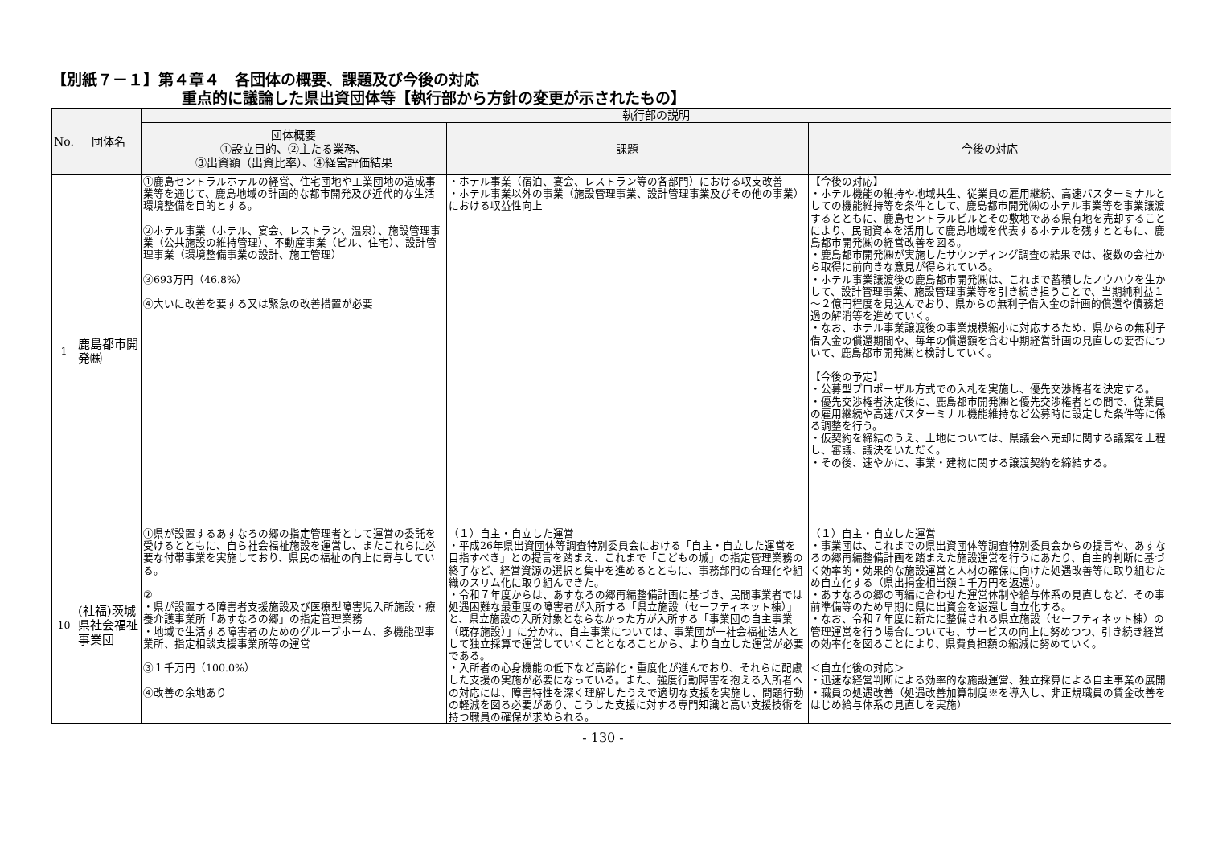【別紙７－１】第４章４　各団体の概要、課題及び今後の対応
重点的に議論した県出資団体等【執行部から方針の変更が示されたもの】
| No. | 団体名 | 執行部の説明 | | |
| --- | --- | --- | --- | --- |
| | | 団体概要 ①設立目的、②主たる業務、 ③出資額（出資比率）、④経営評価結果 | 課題 | 今後の対応 |
| 1 | 鹿島都市開発㈱ | ①鹿島セントラルホテルの経営、住宅団地や工業団地の造成事業等を通じて、鹿島地域の計画的な都市開発及び近代的な生活環境整備を目的とする。 ②ホテル事業（ホテル、宴会、レストラン、温泉）、施設管理事業（公共施設の維持管理）、不動産事業（ビル、住宅）、設計管理事業（環境整備事業の設計、施工管理） ③693万円（46.8%） ④大いに改善を要する又は緊急の改善措置が必要 | ・ホテル事業（宿泊、宴会、レストラン等の各部門）における収支改善 ・ホテル事業以外の事業（施設管理事業、設計管理事業及びその他の事業）における収益性向上 | 【今後の対応】 ・ホテル機能の維持や地域共生、従業員の雇用継続、高速バスターミナルとしての機能維持等を条件として、鹿島都市開発㈱のホテル事業等を事業譲渡するとともに、鹿島セントラルビルとその敷地である県有地を売却することにより、民間資本を活用して鹿島地域を代表するホテルを残すとともに、鹿島都市開発㈱の経営改善を図る。 ・鹿島都市開発㈱が実施したサウンディング調査の結果では、複数の会社から取得に前向きな意見が得られている。 ・ホテル事業譲渡後の鹿島都市開発㈱は、これまで蓄積したノウハウを生かして、設計管理事業、施設管理事業等を引き続き担うことで、当期純利益１～２億円程度を見込んでおり、県からの無利子借入金の計画的償還や債務超過の解消等を進めていく。 ・なお、ホテル事業譲渡後の事業規模縮小に対応するため、県からの無利子借入金の償還期間や、毎年の償還額を含む中期経営計画の見直しの要否について、鹿島都市開発㈱と検討していく。 【今後の予定】 ・公募型プロポーザル方式での入札を実施し、優先交渉権者を決定する。 ・優先交渉権者決定後に、鹿島都市開発㈱と優先交渉権者との間で、従業員の雇用継続や高速バスターミナル機能維持など公募時に設定した条件等に係る調整を行う。 ・仮契約を締結のうえ、土地については、県議会へ売却に関する議案を上程し、審議、議決をいただく。 ・その後、速やかに、事業・建物に関する譲渡契約を締結する。 |
| 10 | (社福)茨城県社会福祉事業団 | ①県が設置するあすなろの郷の指定管理者として運営の委託を受けるとともに、自ら社会福祉施設を運営し、またこれらに必要な付帯事業を実施しており、県民の福祉の向上に寄与している。 ② ・県が設置する障害者支援施設及び医療型障害児入所施設・療養介護事業所「あすなろの郷」の指定管理業務 ・地域で生活する障害者のためのグループホーム、多機能型事業所、指定相談支援事業所等の運営 ③１千万円（100.0%） ④改善の余地あり | （１）自主・自立した運営 ・平成26年県出資団体等調査特別委員会における「自主・自立した運営を目指すべき」との提言を踏まえ、これまで「こどもの城」の指定管理業務の終了など、経営資源の選択と集中を進めるとともに、事務部門の合理化や組織のスリム化に取り組んできた。 ・令和７年度からは、あすなろの郷再編整備計画に基づき、民間事業者では処遇困難な最重度の障害者が入所する「県立施設（セーフティネット棟）」と、県立施設の入所対象とならなかった方が入所する「事業団の自主事業（既存施設）」に分かれ、自主事業については、事業団が一社会福祉法人として独立採算で運営していくこととなることから、より自立した運営が必要である。 ・入所者の心身機能の低下など高齢化・重度化が進んでおり、それらに配慮した支援の実施が必要になっている。また、強度行動障害を抱える入所者への対応には、障害特性を深く理解したうえで適切な支援を実施し、問題行動の軽減を図る必要があり、こうした支援に対する専門知識と高い支援技術を持つ職員の確保が求められる。 | （１）自主・自立した運営 ・事業団は、これまでの県出資団体等調査特別委員会からの提言や、あすなろの郷再編整備計画を踏まえた施設運営を行うにあたり、自主的判断に基づく効率的・効果的な施設運営と人材の確保に向けた処遇改善等に取り組むため自立化する（県出捐金相当額１千万円を返還）。 ・あすなろの郷の再編に合わせた運営体制や給与体系の見直しなど、その事前準備等のため早期に県に出資金を返還し自立化する。 ・なお、令和７年度に新たに整備される県立施設（セーフティネット棟）の管理運営を行う場合についても、サービスの向上に努めつつ、引き続き経営の効率化を図ることにより、県費負担額の縮減に努めていく。 ＜自立化後の対応＞ ・迅速な経営判断による効率的な施設運営、独立採算による自主事業の展開 ・職員の処遇改善（処遇改善加算制度※を導入し、非正規職員の賃金改善をはじめ給与体系の見直しを実施） |
- 130 -